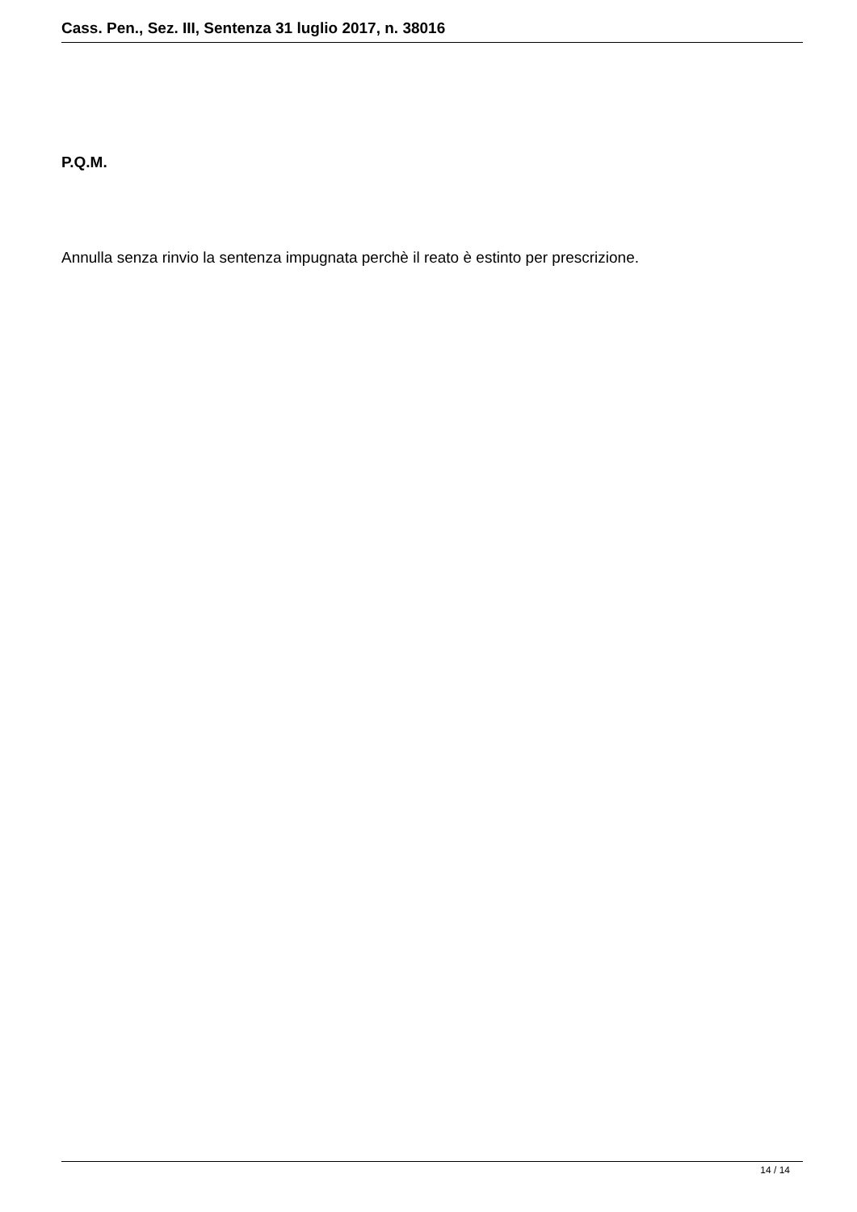Cass. Pen., Sez. III, Sentenza 31 luglio 2017, n. 38016
P.Q.M.
Annulla senza rinvio la sentenza impugnata perchè il reato è estinto per prescrizione.
14 / 14